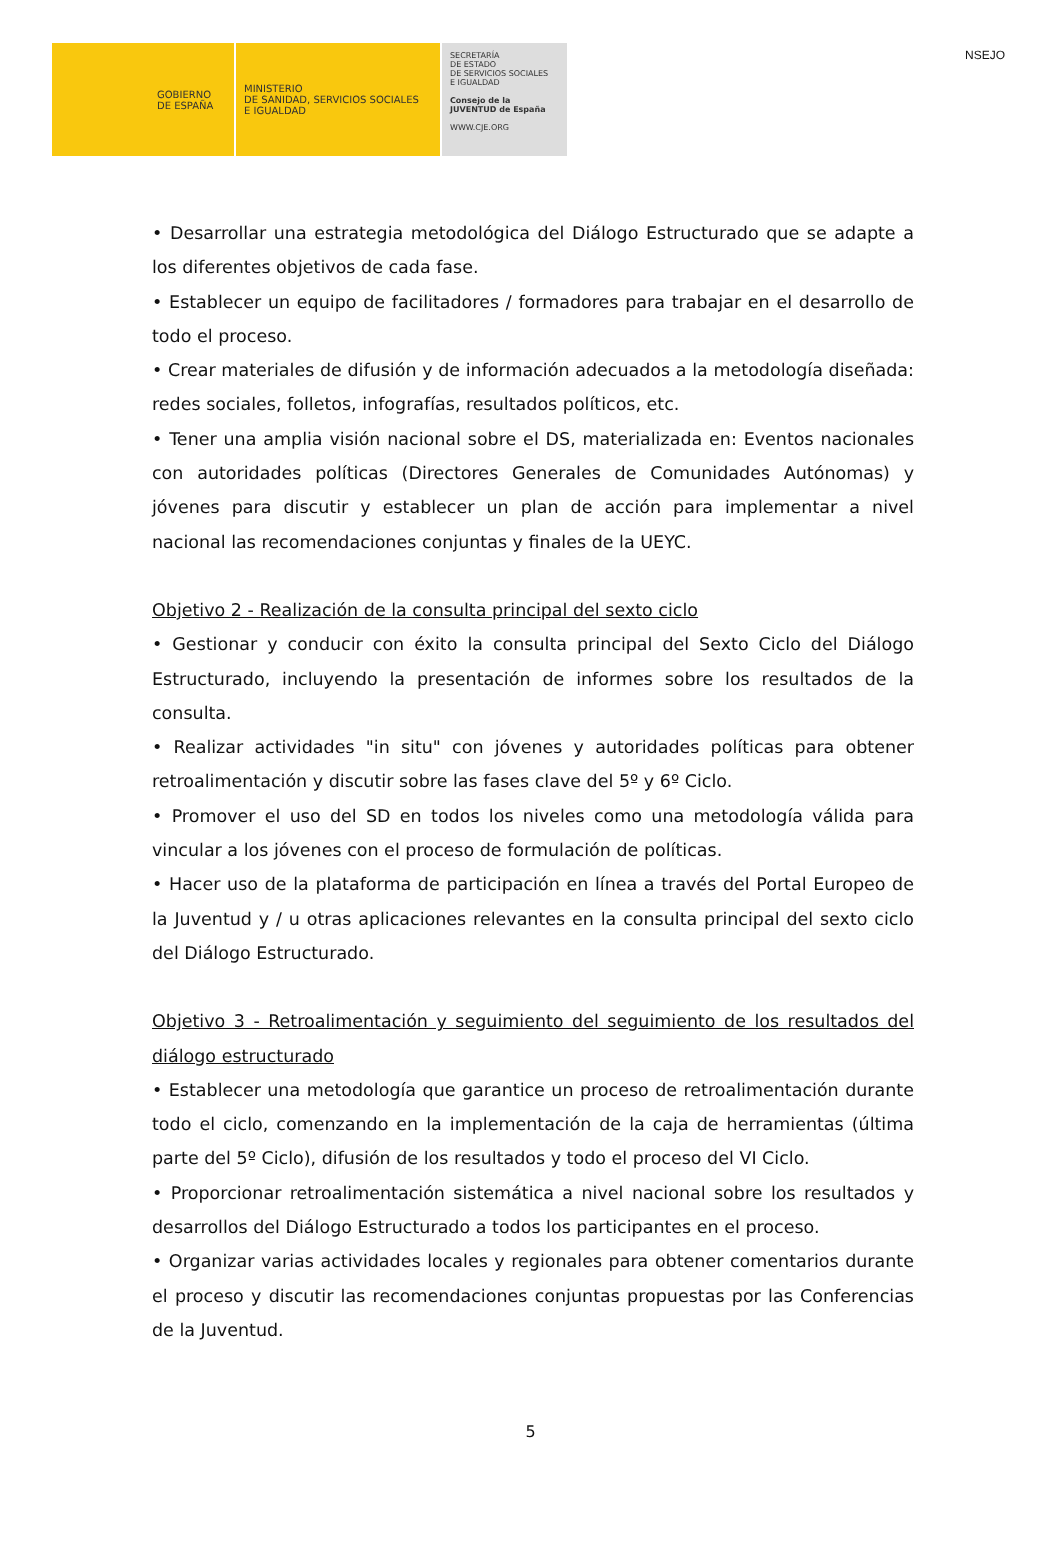NSEJO
GOBIERNO
DE ESPAÑA
MINISTERIO
DE SANIDAD, SERVICIOS SOCIALES
E IGUALDAD
SECRETARÍA
DE ESTADO
DE SERVICIOS SOCIALES
E IGUALDAD
Consejo de la JUVENTUD de España
WWW.CJE.ORG
• Desarrollar una estrategia metodológica del Diálogo Estructurado que se adapte a los diferentes objetivos de cada fase.
• Establecer un equipo de facilitadores / formadores para trabajar en el desarrollo de todo el proceso.
• Crear materiales de difusión y de información adecuados a la metodología diseñada: redes sociales, folletos, infografías, resultados políticos, etc.
• Tener una amplia visión nacional sobre el DS, materializada en: Eventos nacionales con autoridades políticas (Directores Generales de Comunidades Autónomas) y jóvenes para discutir y establecer un plan de acción para implementar a nivel nacional las recomendaciones conjuntas y finales de la UEYC.
Objetivo 2 - Realización de la consulta principal del sexto ciclo
• Gestionar y conducir con éxito la consulta principal del Sexto Ciclo del Diálogo Estructurado, incluyendo la presentación de informes sobre los resultados de la consulta.
• Realizar actividades "in situ" con jóvenes y autoridades políticas para obtener retroalimentación y discutir sobre las fases clave del 5º y 6º Ciclo.
• Promover el uso del SD en todos los niveles como una metodología válida para vincular a los jóvenes con el proceso de formulación de políticas.
• Hacer uso de la plataforma de participación en línea a través del Portal Europeo de la Juventud y / u otras aplicaciones relevantes en la consulta principal del sexto ciclo del Diálogo Estructurado.
Objetivo 3 - Retroalimentación y seguimiento del seguimiento de los resultados del diálogo estructurado
• Establecer una metodología que garantice un proceso de retroalimentación durante todo el ciclo, comenzando en la implementación de la caja de herramientas (última parte del 5º Ciclo), difusión de los resultados y todo el proceso del VI Ciclo.
• Proporcionar retroalimentación sistemática a nivel nacional sobre los resultados y desarrollos del Diálogo Estructurado a todos los participantes en el proceso.
• Organizar varias actividades locales y regionales para obtener comentarios durante el proceso y discutir las recomendaciones conjuntas propuestas por las Conferencias de la Juventud.
5